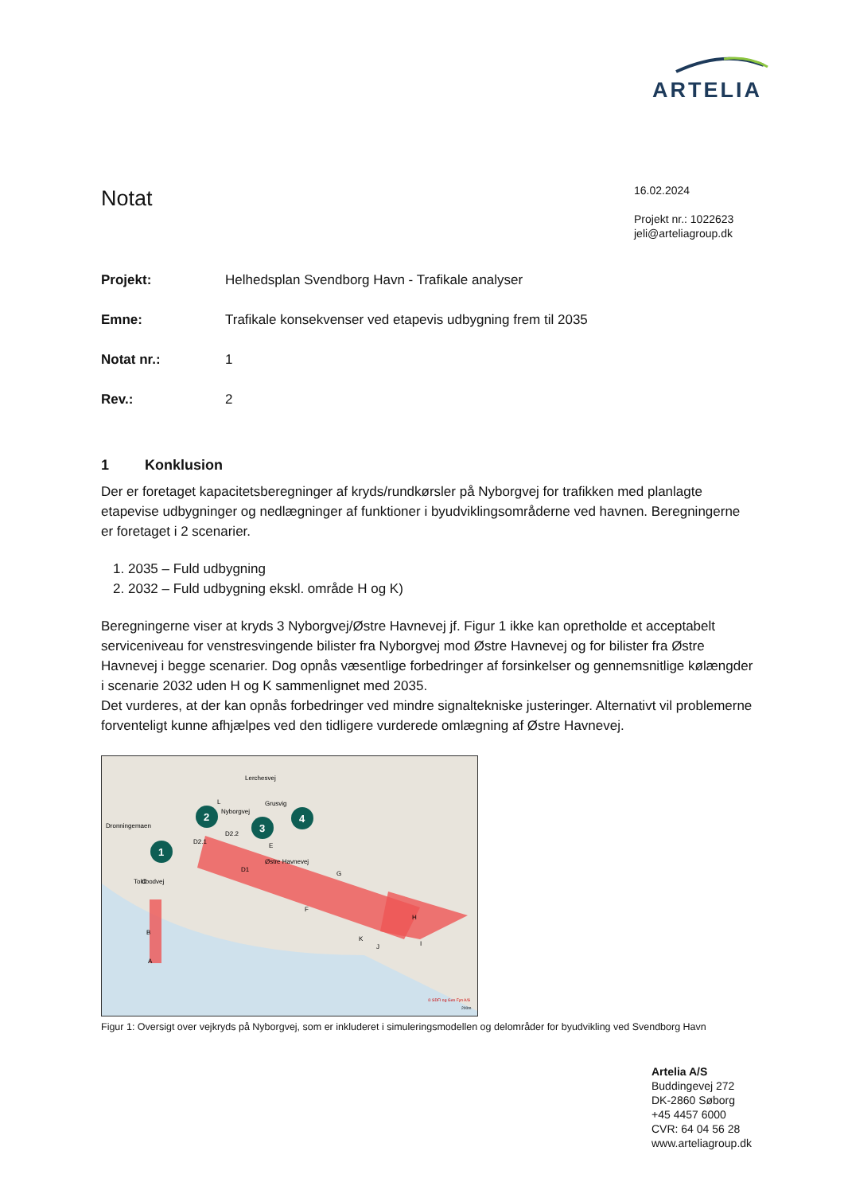ARTELIA
Notat
16.02.2024
Projekt nr.: 1022623
jeli@arteliagroup.dk
Projekt: Helhedsplan Svendborg Havn - Trafikale analyser
Emne: Trafikale konsekvenser ved etapevis udbygning frem til 2035
Notat nr.: 1
Rev.: 2
1 Konklusion
Der er foretaget kapacitetsberegninger af kryds/rundkørsler på Nyborgvej for trafikken med planlagte etapevise udbygninger og nedlægninger af funktioner i byudviklingsområderne ved havnen. Beregningerne er foretaget i 2 scenarier.
1. 2035 – Fuld udbygning
2. 2032 – Fuld udbygning ekskl. område H og K)
Beregningerne viser at kryds 3 Nyborgvej/Østre Havnevej jf. Figur 1 ikke kan opretholde et acceptabelt serviceniveau for venstresvingende bilister fra Nyborgvej mod Østre Havnevej og for bilister fra Østre Havnevej i begge scenarier. Dog opnås væsentlige forbedringer af forsinkelser og gennemsnitlige kølængder i scenarie 2032 uden H og K sammenlignet med 2035.
Det vurderes, at der kan opnås forbedringer ved mindre signaltekniske justeringer. Alternativt vil problemerne forventeligt kunne afhjælpes ved den tidligere vurderede omlægning af Østre Havnevej.
1
2
3
4
Dronningemaen
Nyborgvej
Østre Havnevej
Grusvig
Lerchesvej
Toldbodvej
D2.1
D2.2
D1
E
G
F
H
I
J
K
L
C
B
A
© SDFI og Geo Fyn A/S
200m
Figur 1: Oversigt over vejkryds på Nyborgvej, som er inkluderet i simuleringsmodellen og delområder for byudvikling ved Svendborg Havn
Artelia A/S
Buddingevej 272
DK-2860 Søborg
+45 4457 6000
CVR: 64 04 56 28
www.arteliagroup.dk